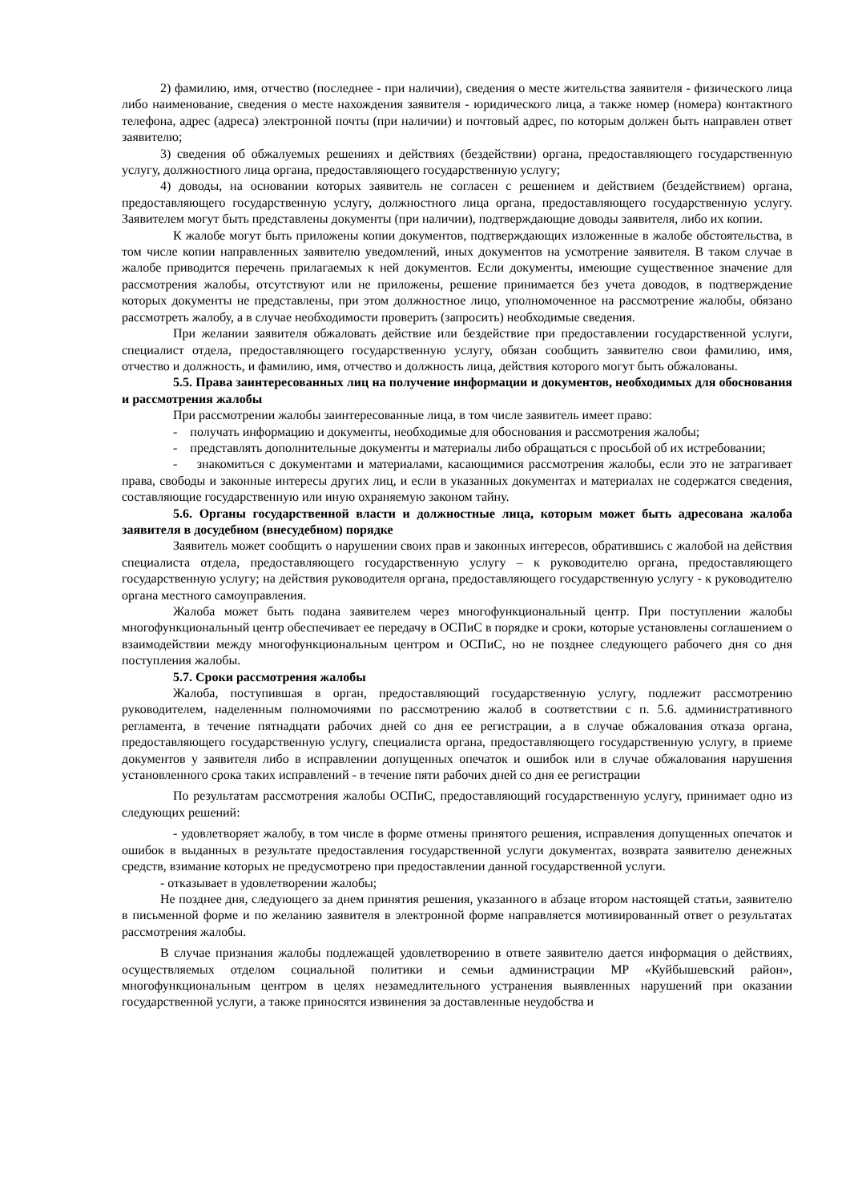2) фамилию, имя, отчество (последнее - при наличии), сведения о месте жительства заявителя - физического лица либо наименование, сведения о месте нахождения заявителя - юридического лица, а также номер (номера) контактного телефона, адрес (адреса) электронной почты (при наличии) и почтовый адрес, по которым должен быть направлен ответ заявителю;
3) сведения об обжалуемых решениях и действиях (бездействии) органа, предоставляющего государственную услугу, должностного лица органа, предоставляющего государственную услугу;
4) доводы, на основании которых заявитель не согласен с решением и действием (бездействием) органа, предоставляющего государственную услугу, должностного лица органа, предоставляющего государственную услугу. Заявителем могут быть представлены документы (при наличии), подтверждающие доводы заявителя, либо их копии.
К жалобе могут быть приложены копии документов, подтверждающих изложенные в жалобе обстоятельства, в том числе копии направленных заявителю уведомлений, иных документов на усмотрение заявителя. В таком случае в жалобе приводится перечень прилагаемых к ней документов. Если документы, имеющие существенное значение для рассмотрения жалобы, отсутствуют или не приложены, решение принимается без учета доводов, в подтверждение которых документы не представлены, при этом должностное лицо, уполномоченное на рассмотрение жалобы, обязано рассмотреть жалобу, а в случае необходимости проверить (запросить) необходимые сведения.
При желании заявителя обжаловать действие или бездействие при предоставлении государственной услуги, специалист отдела, предоставляющего государственную услугу, обязан сообщить заявителю свои фамилию, имя, отчество и должность, и фамилию, имя, отчество и должность лица, действия которого могут быть обжалованы.
5.5. Права заинтересованных лиц на получение информации и документов, необходимых для обоснования и рассмотрения жалобы
При рассмотрении жалобы заинтересованные лица, в том числе заявитель имеет право:
- получать информацию и документы, необходимые для обоснования и рассмотрения жалобы;
- представлять дополнительные документы и материалы либо обращаться с просьбой об их истребовании;
- знакомиться с документами и материалами, касающимися рассмотрения жалобы, если это не затрагивает права, свободы и законные интересы других лиц, и если в указанных документах и материалах не содержатся сведения, составляющие государственную или иную охраняемую законом тайну.
5.6. Органы государственной власти и должностные лица, которым может быть адресована жалоба заявителя в досудебном (внесудебном) порядке
Заявитель может сообщить о нарушении своих прав и законных интересов, обратившись с жалобой на действия специалиста отдела, предоставляющего государственную услугу – к руководителю органа, предоставляющего государственную услугу; на действия руководителя органа, предоставляющего государственную услугу - к руководителю органа местного самоуправления.
Жалоба может быть подана заявителем через многофункциональный центр. При поступлении жалобы многофункциональный центр обеспечивает ее передачу в ОСПиС в порядке и сроки, которые установлены соглашением о взаимодействии между многофункциональным центром и ОСПиС, но не позднее следующего рабочего дня со дня поступления жалобы.
5.7. Сроки рассмотрения жалобы
Жалоба, поступившая в орган, предоставляющий государственную услугу, подлежит рассмотрению руководителем, наделенным полномочиями по рассмотрению жалоб в соответствии с п. 5.6. административного регламента, в течение пятнадцати рабочих дней со дня ее регистрации, а в случае обжалования отказа органа, предоставляющего государственную услугу, специалиста органа, предоставляющего государственную услугу, в приеме документов у заявителя либо в исправлении допущенных опечаток и ошибок или в случае обжалования нарушения установленного срока таких исправлений - в течение пяти рабочих дней со дня ее регистрации
По результатам рассмотрения жалобы ОСПиС, предоставляющий государственную услугу, принимает одно из следующих решений:
- удовлетворяет жалобу, в том числе в форме отмены принятого решения, исправления допущенных опечаток и ошибок в выданных в результате предоставления государственной услуги документах, возврата заявителю денежных средств, взимание которых не предусмотрено при предоставлении данной государственной услуги.
- отказывает в удовлетворении жалобы;
Не позднее дня, следующего за днем принятия решения, указанного в абзаце втором настоящей статьи, заявителю в письменной форме и по желанию заявителя в электронной форме направляется мотивированный ответ о результатах рассмотрения жалобы.
В случае признания жалобы подлежащей удовлетворению в ответе заявителю дается информация о действиях, осуществляемых отделом социальной политики и семьи администрации МР «Куйбышевский район», многофункциональным центром в целях незамедлительного устранения выявленных нарушений при оказании государственной услуги, а также приносятся извинения за доставленные неудобства и